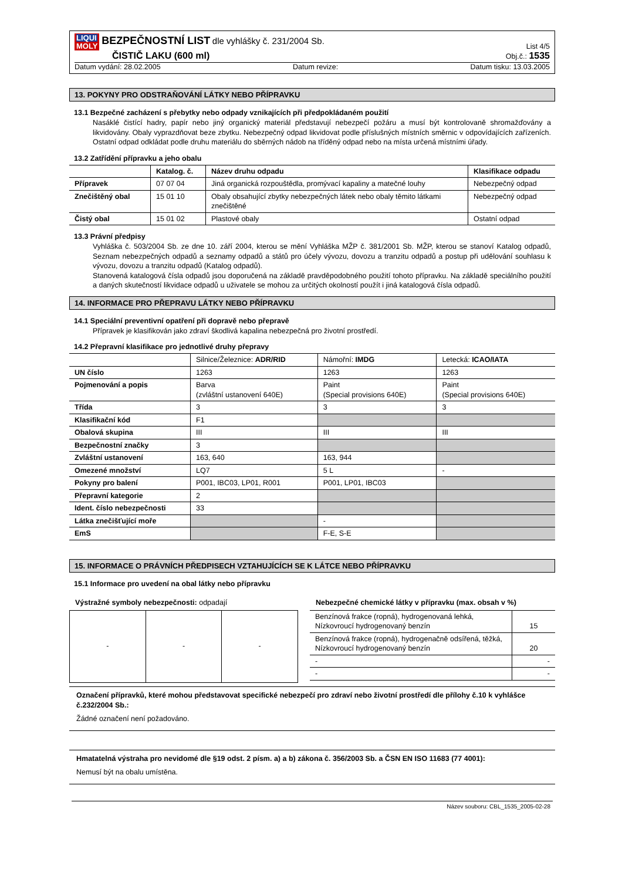LIQUI MOLY BEZPEČNOSTNÍ LIST dle vyhlášky č. 231/2004 Sb.
ČISTIČ LAKU (600 ml)
List 4/5
Obj.č.: 1535
Datum vydání: 28.02.2005 Datum revize: Datum tisku: 13.03.2005
13. POKYNY PRO ODSTRAŇOVÁNÍ LÁTKY NEBO PŘÍPRAVKU
13.1 Bezpečné zacházení s přebytky nebo odpady vznikajících při předpokládaném použití
Nasáklé čistící hadry, papír nebo jiný organický materiál představují nebezpečí požáru a musí být kontrolovaně shromažďovány a likvidovány. Obaly vyprazdňovat beze zbytku. Nebezpečný odpad likvidovat podle příslušných místních směrnic v odpovídajících zařízeních. Ostatní odpad odkládat podle druhu materiálu do sběrných nádob na tříděný odpad nebo na místa určená místními úřady.
13.2 Zatřídění přípravku a jeho obalu
| | Katalog. č. | Název druhu odpadu | Klasifikace odpadu |
| --- | --- | --- | --- |
| Přípravek | 07 07 04 | Jiná organická rozpouštědla, promývací kapaliny a matečné louhy | Nebezpečný odpad |
| Znečištěný obal | 15 01 10 | Obaly obsahující zbytky nebezpečných látek nebo obaly těmito látkami znečištěné | Nebezpečný odpad |
| Čistý obal | 15 01 02 | Plastové obaly | Ostatní odpad |
13.3 Právní předpisy
Vyhláška č. 503/2004 Sb. ze dne 10. září 2004, kterou se mění Vyhláška MŽP č. 381/2001 Sb. MŽP, kterou se stanoví Katalog odpadů, Seznam nebezpečných odpadů a seznamy odpadů a států pro účely vývozu, dovozu a tranzitu odpadů a postup při udělování souhlasu k vývozu, dovozu a tranzitu odpadů (Katalog odpadů).
Stanovená katalogová čísla odpadů jsou doporučená na základě pravděpodobného použití tohoto přípravku. Na základě speciálního použití a daných skutečností likvidace odpadů u uživatele se mohou za určitých okolností použít i jiná katalogová čísla odpadů.
14. INFORMACE PRO PŘEPRAVU LÁTKY NEBO PŘÍPRAVKU
14.1 Speciální preventivní opatření při dopravě nebo přepravě
Přípravek je klasifikován jako zdraví škodlivá kapalina nebezpečná pro životní prostředí.
14.2 Přepravní klasifikace pro jednotlivé druhy přepravy
| | Silnice/Železnice: ADR/RID | Námořní: IMDG | Letecká: ICAO/IATA |
| UN číslo | 1263 | 1263 | 1263 |
| Pojmenování a popis | Barva (zvláštní ustanovení 640E) | Paint (Special provisions 640E) | Paint (Special provisions 640E) |
| Třída | 3 | 3 | 3 |
| Klasifikační kód | F1 | | |
| Obalová skupina | III | III | III |
| Bezpečnostní značky | 3 | | |
| Zvláštní ustanovení | 163, 640 | 163, 944 | |
| Omezené množství | LQ7 | 5 L | - |
| Pokyny pro balení | P001, IBC03, LP01, R001 | P001, LP01, IBC03 | |
| Přepravní kategorie | 2 | | |
| Ident. číslo nebezpečnosti | 33 | | |
| Látka znečišťující moře | | - | |
| EmS | | F-E, S-E | |
15. INFORMACE O PRÁVNÍCH PŘEDPISECH VZTAHUJÍCÍCH SE K LÁTCE NEBO PŘÍPRAVKU
15.1 Informace pro uvedení na obal látky nebo přípravku
Výstražné symboly nebezpečnosti: odpadají
| - | - | - |
Nebezpečné chemické látky v přípravku (max. obsah v %)
| Benzínová frakce (ropná), hydrogenovaná lehká, Nízkovroucí hydrogenovaný benzín | 15 |
| Benzínová frakce (ropná), hydrogenačně odsířená, těžká, Nízkovroucí hydrogenovaný benzín | 20 |
| - | - |
| - | - |
Označení přípravků, které mohou představovat specifické nebezpečí pro zdraví nebo životní prostředí dle přílohy č.10 k vyhlášce č.232/2004 Sb.:
Žádné označení není požadováno.
Hmatatelná výstraha pro nevidomé dle §19 odst. 2 písm. a) a b) zákona č. 356/2003 Sb. a ČSN EN ISO 11683 (77 4001):
Nemusí být na obalu umístěna.
Název souboru: CBL_1535_2005-02-28